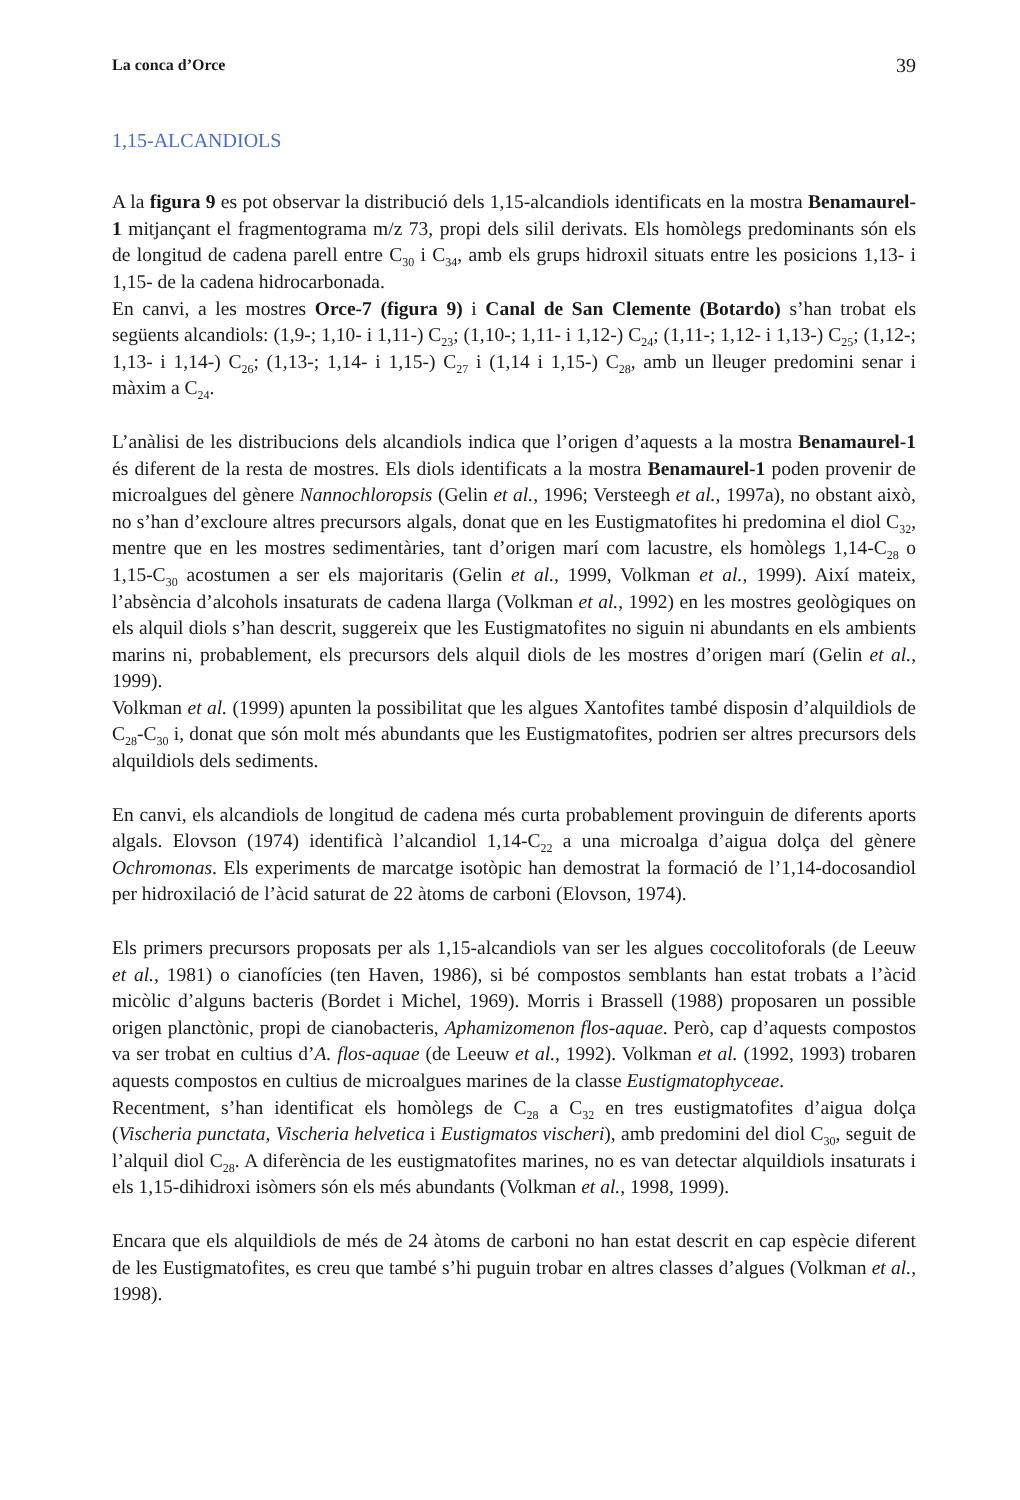La conca d’Orce 39
1,15-ALCANDIOLS
A la figura 9 es pot observar la distribució dels 1,15-alcandiols identificats en la mostra Benamaurel-1 mitjançant el fragmentograma m/z 73, propi dels silil derivats. Els homòlegs predominants són els de longitud de cadena parell entre C<sub>30</sub> i C<sub>34</sub>, amb els grups hidroxil situats entre les posicions 1,13- i 1,15- de la cadena hidrocarbonada.
En canvi, a les mostres Orce-7 (figura 9) i Canal de San Clemente (Botardo) s’han trobat els següents alcandiols: (1,9-; 1,10- i 1,11-) C<sub>23</sub>; (1,10-; 1,11- i 1,12-) C<sub>24</sub>; (1,11-; 1,12- i 1,13-) C<sub>25</sub>; (1,12-; 1,13- i 1,14-) C<sub>26</sub>; (1,13-; 1,14- i 1,15-) C<sub>27</sub> i (1,14 i 1,15-) C<sub>28</sub>, amb un lleuger predomini senar i màxim a C<sub>24</sub>.
L’anàlisi de les distribucions dels alcandiols indica que l’origen d’aquests a la mostra Benamaurel-1 és diferent de la resta de mostres. Els diols identificats a la mostra Benamaurel-1 poden provenir de microalgues del gènere Nannochloropsis (Gelin et al., 1996; Versteegh et al., 1997a), no obstant això, no s’han d’excloure altres precursors algals, donat que en les Eustigmatofites hi predomina el diol C<sub>32</sub>, mentre que en les mostres sedimentàries, tant d’origen marí com lacustre, els homòlegs 1,14-C<sub>28</sub> o 1,15-C<sub>30</sub> acostumen a ser els majoritaris (Gelin et al., 1999, Volkman et al., 1999). Així mateix, l’absència d’alcohols insaturats de cadena llarga (Volkman et al., 1992) en les mostres geològiques on els alquil diols s’han descrit, suggereix que les Eustigmatofites no siguin ni abundants en els ambients marins ni, probablement, els precursors dels alquil diols de les mostres d’origen marí (Gelin et al., 1999).
Volkman et al. (1999) apunten la possibilitat que les algues Xantofites també disposin d’alquildiols de C<sub>28</sub>-C<sub>30</sub> i, donat que són molt més abundants que les Eustigmatofites, podrien ser altres precursors dels alquildiols dels sediments.
En canvi, els alcandiols de longitud de cadena més curta probablement provinguin de diferents aports algals. Elovson (1974) identificà l’alcandiol 1,14-C<sub>22</sub> a una microalga d’aigua dolça del gènere Ochromonas. Els experiments de marcatge isotòpic han demostrat la formació de l’1,14-docosandiol per hidroxilació de l’àcid saturat de 22 àtoms de carboni (Elovson, 1974).
Els primers precursors proposats per als 1,15-alcandiols van ser les algues coccolitoforals (de Leeuw et al., 1981) o cianofícies (ten Haven, 1986), si bé compostos semblants han estat trobats a l’àcid micòlic d’alguns bacteris (Bordet i Michel, 1969). Morris i Brassell (1988) proposaren un possible origen planctònic, propi de cianobacteris, Aphamizomenon flos-aquae. Però, cap d’aquests compostos va ser trobat en cultius d’A. flos-aquae (de Leeuw et al., 1992). Volkman et al. (1992, 1993) trobaren aquests compostos en cultius de microalgues marines de la classe Eustigmatophyceae.
Recentment, s’han identificat els homòlegs de C<sub>28</sub> a C<sub>32</sub> en tres eustigmatofites d’aigua dolça (Vischeria punctata, Vischeria helvetica i Eustigmatos vischeri), amb predomini del diol C<sub>30</sub>, seguit de l’alquil diol C<sub>28</sub>. A diferència de les eustigmatofites marines, no es van detectar alquildiols insaturats i els 1,15-dihidroxi isòmers són els més abundants (Volkman et al., 1998, 1999).
Encara que els alquildiols de més de 24 àtoms de carboni no han estat descrit en cap espècie diferent de les Eustigmatofites, es creu que també s’hi puguin trobar en altres classes d’algues (Volkman et al., 1998).